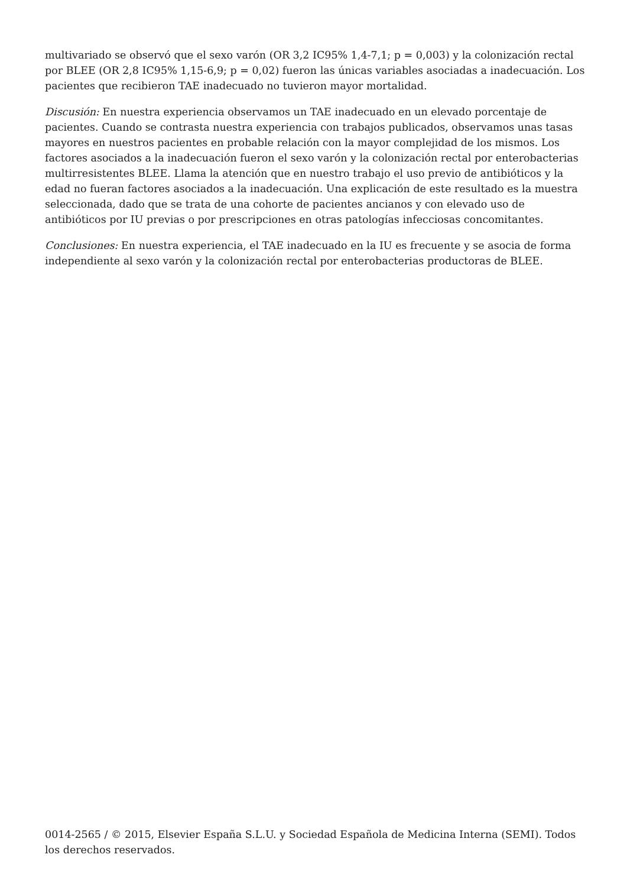multivariado se observó que el sexo varón (OR 3,2 IC95% 1,4-7,1; p = 0,003) y la colonización rectal por BLEE (OR 2,8 IC95% 1,15-6,9; p = 0,02) fueron las únicas variables asociadas a inadecuación. Los pacientes que recibieron TAE inadecuado no tuvieron mayor mortalidad.
Discusión: En nuestra experiencia observamos un TAE inadecuado en un elevado porcentaje de pacientes. Cuando se contrasta nuestra experiencia con trabajos publicados, observamos unas tasas mayores en nuestros pacientes en probable relación con la mayor complejidad de los mismos. Los factores asociados a la inadecuación fueron el sexo varón y la colonización rectal por enterobacterias multirresistentes BLEE. Llama la atención que en nuestro trabajo el uso previo de antibióticos y la edad no fueran factores asociados a la inadecuación. Una explicación de este resultado es la muestra seleccionada, dado que se trata de una cohorte de pacientes ancianos y con elevado uso de antibióticos por IU previas o por prescripciones en otras patologías infecciosas concomitantes.
Conclusiones: En nuestra experiencia, el TAE inadecuado en la IU es frecuente y se asocia de forma independiente al sexo varón y la colonización rectal por enterobacterias productoras de BLEE.
0014-2565 / © 2015, Elsevier España S.L.U. y Sociedad Española de Medicina Interna (SEMI). Todos los derechos reservados.